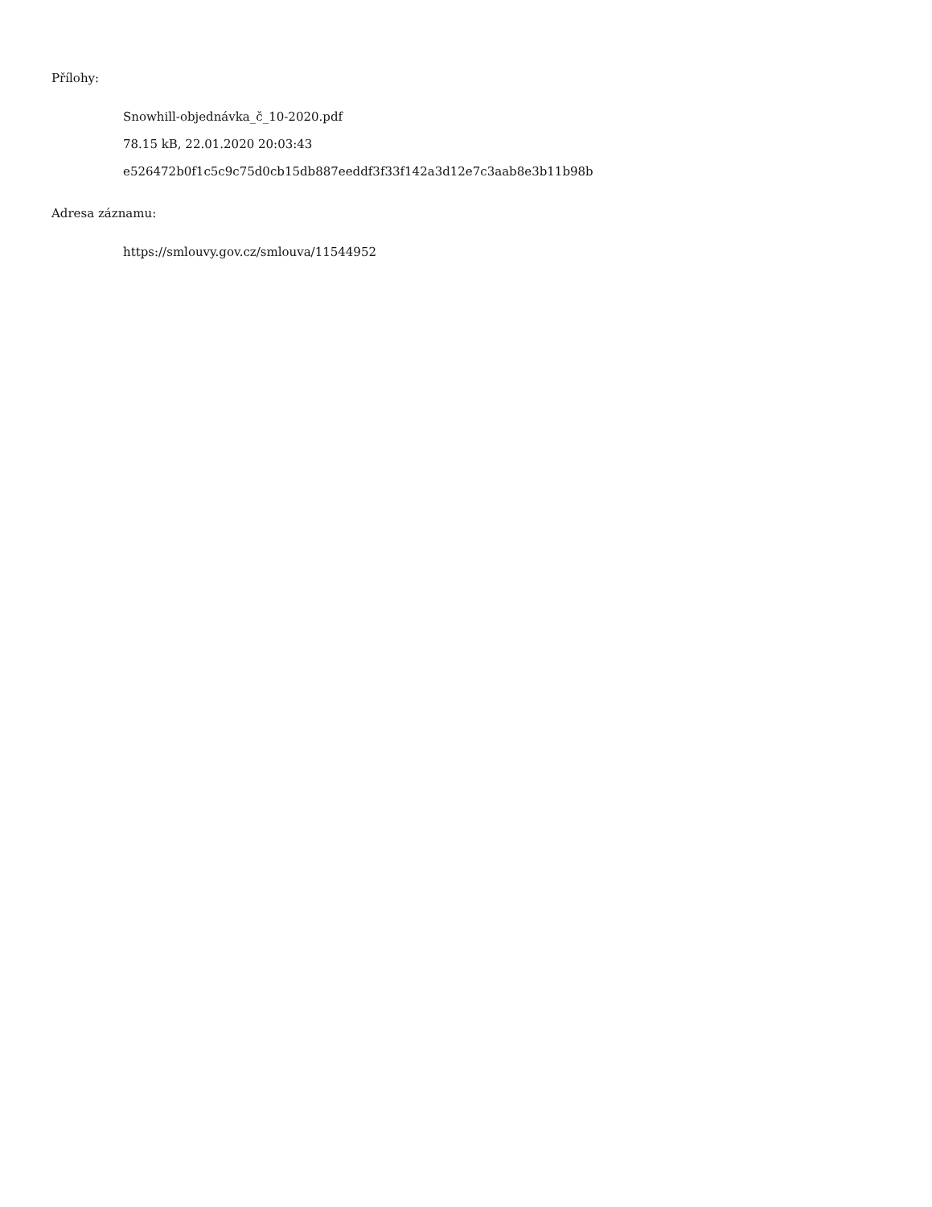Přílohy:
Snowhill-objednávka_č_10-2020.pdf
78.15 kB, 22.01.2020 20:03:43
e526472b0f1c5c9c75d0cb15db887eeddf3f33f142a3d12e7c3aab8e3b11b98b
Adresa záznamu:
https://smlouvy.gov.cz/smlouva/11544952